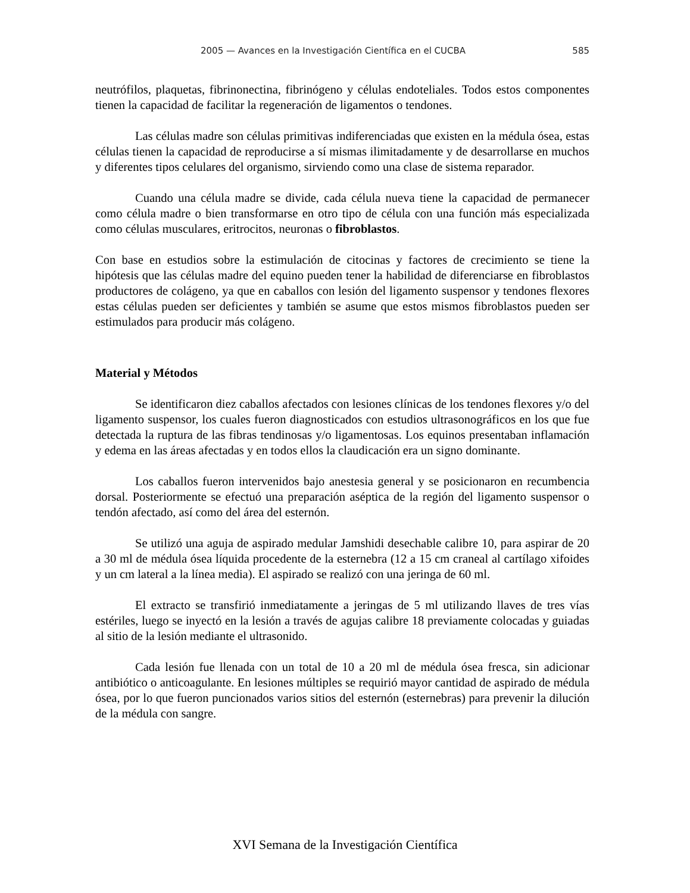2005 — Avances en la Investigación Científica en el CUCBA 585
neutrófilos, plaquetas, fibrinonectina, fibrinógeno y células endoteliales. Todos estos componentes tienen la capacidad de facilitar la regeneración de ligamentos o tendones.
Las células madre son células primitivas indiferenciadas que existen en la médula ósea, estas células tienen la capacidad de reproducirse a sí mismas ilimitadamente y de desarrollarse en muchos y diferentes tipos celulares del organismo, sirviendo como una clase de sistema reparador.
Cuando una célula madre se divide, cada célula nueva tiene la capacidad de permanecer como célula madre o bien transformarse en otro tipo de célula con una función más especializada como células musculares, eritrocitos, neuronas o fibroblastos.
Con base en estudios sobre la estimulación de citocinas y factores de crecimiento se tiene la hipótesis que las células madre del equino pueden tener la habilidad de diferenciarse en fibroblastos productores de colágeno, ya que en caballos con lesión del ligamento suspensor y tendones flexores estas células pueden ser deficientes y también se asume que estos mismos fibroblastos pueden ser estimulados para producir más colágeno.
Material y Métodos
Se identificaron diez caballos afectados con lesiones clínicas de los tendones flexores y/o del ligamento suspensor, los cuales fueron diagnosticados con estudios ultrasonográficos en los que fue detectada la ruptura de las fibras tendinosas y/o ligamentosas. Los equinos presentaban inflamación y edema en las áreas afectadas y en todos ellos la claudicación era un signo dominante.
Los caballos fueron intervenidos bajo anestesia general y se posicionaron en recumbencia dorsal. Posteriormente se efectuó una preparación aséptica de la región del ligamento suspensor o tendón afectado, así como del área del esternón.
Se utilizó una aguja de aspirado medular Jamshidi desechable calibre 10, para aspirar de 20 a 30 ml de médula ósea líquida procedente de la esternebra (12 a 15 cm craneal al cartílago xifoides y un cm lateral a la línea media). El aspirado se realizó con una jeringa de 60 ml.
El extracto se transfirió inmediatamente a jeringas de 5 ml utilizando llaves de tres vías estériles, luego se inyectó en la lesión a través de agujas calibre 18 previamente colocadas y guiadas al sitio de la lesión mediante el ultrasonido.
Cada lesión fue llenada con un total de 10 a 20 ml de médula ósea fresca, sin adicionar antibiótico o anticoagulante. En lesiones múltiples se requirió mayor cantidad de aspirado de médula ósea, por lo que fueron puncionados varios sitios del esternón (esternebras) para prevenir la dilución de la médula con sangre.
XVI Semana de la Investigación Científica